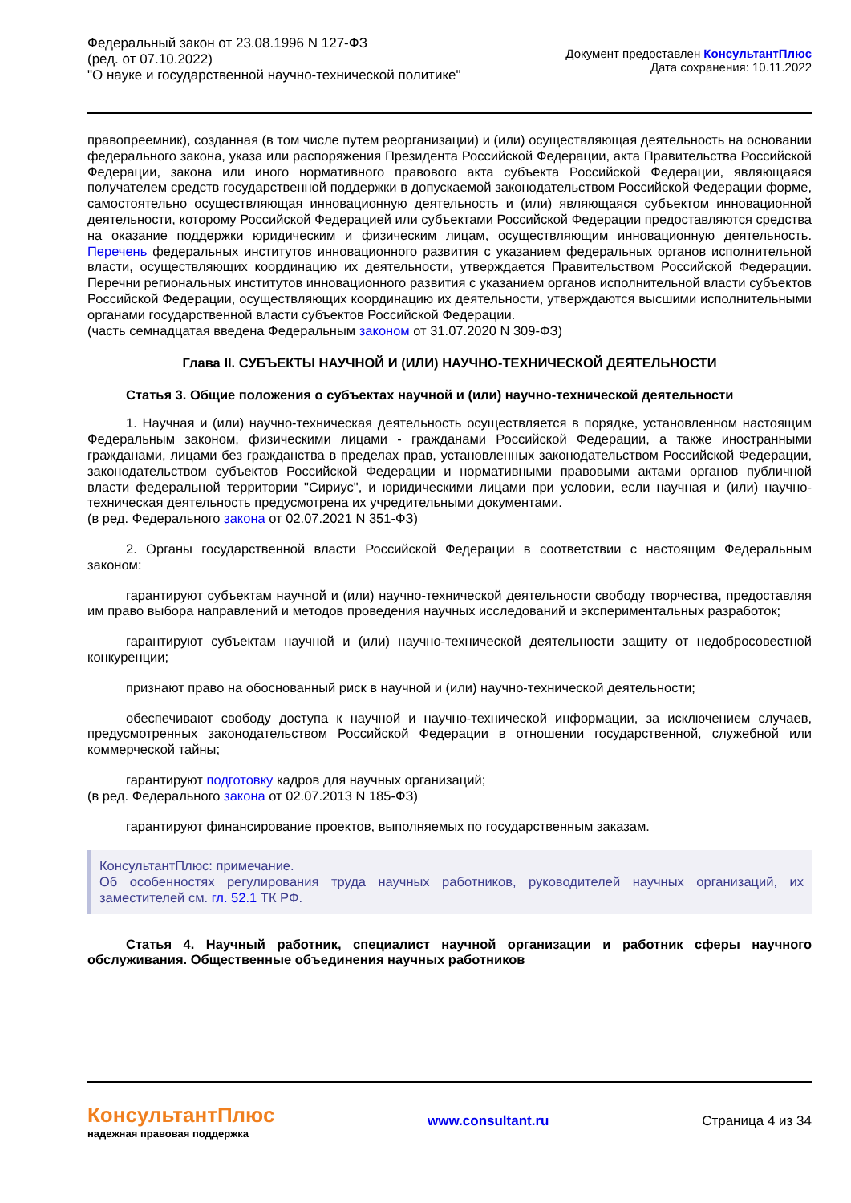Федеральный закон от 23.08.1996 N 127-ФЗ
(ред. от 07.10.2022)
"О науке и государственной научно-технической политике"
Документ предоставлен КонсультантПлюс
Дата сохранения: 10.11.2022
правопреемник), созданная (в том числе путем реорганизации) и (или) осуществляющая деятельность на основании федерального закона, указа или распоряжения Президента Российской Федерации, акта Правительства Российской Федерации, закона или иного нормативного правового акта субъекта Российской Федерации, являющаяся получателем средств государственной поддержки в допускаемой законодательством Российской Федерации форме, самостоятельно осуществляющая инновационную деятельность и (или) являющаяся субъектом инновационной деятельности, которому Российской Федерацией или субъектами Российской Федерации предоставляются средства на оказание поддержки юридическим и физическим лицам, осуществляющим инновационную деятельность. Перечень федеральных институтов инновационного развития с указанием федеральных органов исполнительной власти, осуществляющих координацию их деятельности, утверждается Правительством Российской Федерации. Перечни региональных институтов инновационного развития с указанием органов исполнительной власти субъектов Российской Федерации, осуществляющих координацию их деятельности, утверждаются высшими исполнительными органами государственной власти субъектов Российской Федерации.
(часть семнадцатая введена Федеральным законом от 31.07.2020 N 309-ФЗ)
Глава II. СУБЪЕКТЫ НАУЧНОЙ И (ИЛИ) НАУЧНО-ТЕХНИЧЕСКОЙ ДЕЯТЕЛЬНОСТИ
Статья 3. Общие положения о субъектах научной и (или) научно-технической деятельности
1. Научная и (или) научно-техническая деятельность осуществляется в порядке, установленном настоящим Федеральным законом, физическими лицами - гражданами Российской Федерации, а также иностранными гражданами, лицами без гражданства в пределах прав, установленных законодательством Российской Федерации, законодательством субъектов Российской Федерации и нормативными правовыми актами органов публичной власти федеральной территории "Сириус", и юридическими лицами при условии, если научная и (или) научно-техническая деятельность предусмотрена их учредительными документами.
(в ред. Федерального закона от 02.07.2021 N 351-ФЗ)
2. Органы государственной власти Российской Федерации в соответствии с настоящим Федеральным законом:
гарантируют субъектам научной и (или) научно-технической деятельности свободу творчества, предоставляя им право выбора направлений и методов проведения научных исследований и экспериментальных разработок;
гарантируют субъектам научной и (или) научно-технической деятельности защиту от недобросовестной конкуренции;
признают право на обоснованный риск в научной и (или) научно-технической деятельности;
обеспечивают свободу доступа к научной и научно-технической информации, за исключением случаев, предусмотренных законодательством Российской Федерации в отношении государственной, служебной или коммерческой тайны;
гарантируют подготовку кадров для научных организаций;
(в ред. Федерального закона от 02.07.2013 N 185-ФЗ)
гарантируют финансирование проектов, выполняемых по государственным заказам.
КонсультантПлюс: примечание.
Об особенностях регулирования труда научных работников, руководителей научных организаций, их заместителей см. гл. 52.1 ТК РФ.
Статья 4. Научный работник, специалист научной организации и работник сферы научного обслуживания. Общественные объединения научных работников
КонсультантПлюс
надежная правовая поддержка
www.consultant.ru Страница 4 из 34